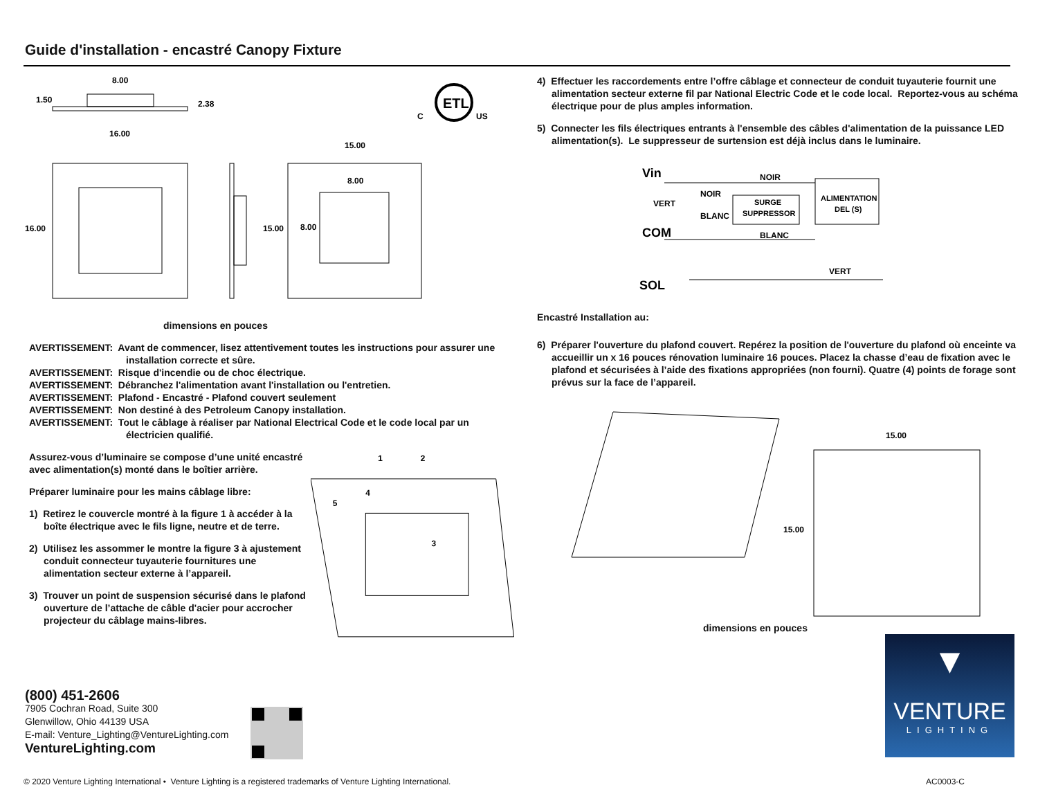Guide d'installation - encastré Canopy Fixture
8.00
1.50
2.38
16.00
16.00
15.00
8.00
15.00
8.00
ETL
C
US
dimensions en pouces
AVERTISSEMENT: Avant de commencer, lisez attentivement toutes les instructions pour assurer une installation correcte et sûre.
AVERTISSEMENT: Risque d'incendie ou de choc électrique.
AVERTISSEMENT: Débranchez l'alimentation avant l'installation ou l'entretien.
AVERTISSEMENT: Plafond - Encastré - Plafond couvert seulement
AVERTISSEMENT: Non destiné à des Petroleum Canopy installation.
AVERTISSEMENT: Tout le câblage à réaliser par National Electrical Code et le code local par un électricien qualifié.
Assurez-vous d’luminaire se compose d’une unité encastré avec alimentation(s) monté dans le boîtier arrière.
Préparer luminaire pour les mains câblage libre:
1) Retirez le couvercle montré à la figure 1 à accéder à la boîte électrique avec le fils ligne, neutre et de terre.
2) Utilisez les assommer le montre la figure 3 à ajustement conduit connecteur tuyauterie fournitures une alimentation secteur externe à l’appareil.
3) Trouver un point de suspension sécurisé dans le plafond ouverture de l’attache de câble d'acier pour accrocher projecteur du câblage mains-libres.
1
2
3
4
5
4) Effectuer les raccordements entre l’offre câblage et connecteur de conduit tuyauterie fournit une alimentation secteur externe fil par National Electric Code et le code local. Reportez-vous au schéma électrique pour de plus amples information.
5) Connecter les fils électriques entrants à l'ensemble des câbles d'alimentation de la puissance LED alimentation(s). Le suppresseur de surtension est déjà inclus dans le luminaire.
Vin
VERT
COM
SOL
NOIR
NOIR
BLANC
BLANC
VERT
SURGE
SUPPRESSOR
ALIMENTATION
DEL (S)
Encastré Installation au:
6) Préparer l'ouverture du plafond couvert. Repérez la position de l'ouverture du plafond où enceinte va accueillir un x 16 pouces rénovation luminaire 16 pouces. Placez la chasse d’eau de fixation avec le plafond et sécurisées à l’aide des fixations appropriées (non fourni). Quatre (4) points de forage sont prévus sur la face de l’appareil.
15.00
15.00
dimensions en pouces
(800) 451-2606
7905 Cochran Road, Suite 300
Glenwillow, Ohio 44139 USA
E-mail: Venture_Lighting@VentureLighting.com
VentureLighting.com
▼
VENTURE
LIGHTING
© 2020 Venture Lighting International • Venture Lighting is a registered trademarks of Venture Lighting International.
AC0003-C